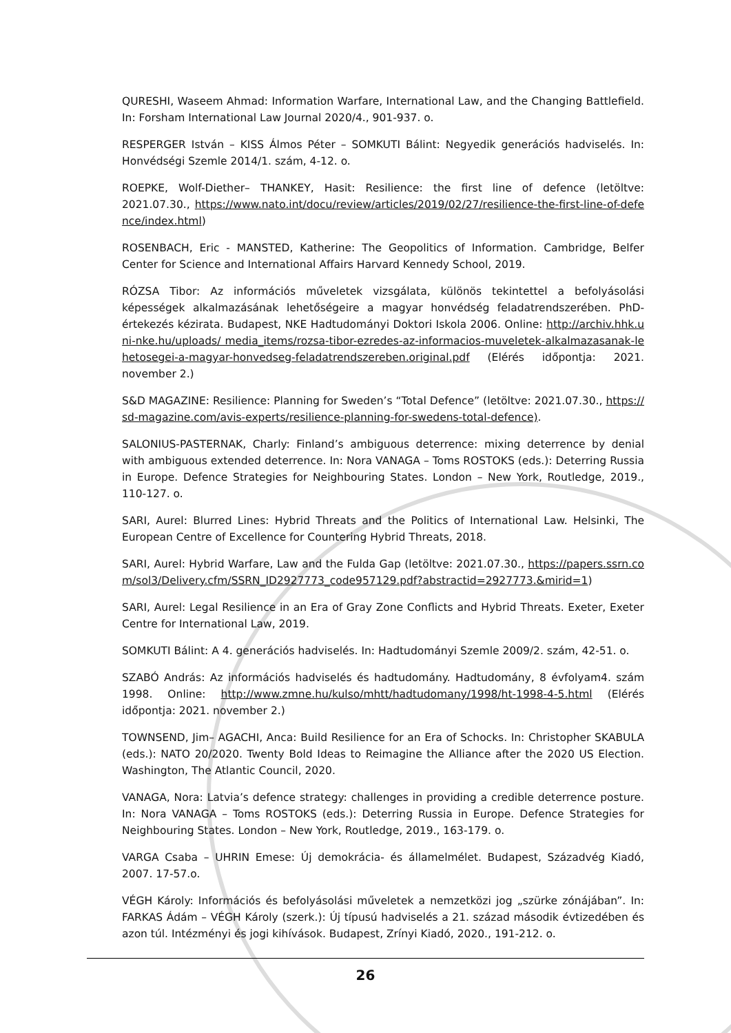QURESHI, Waseem Ahmad: Information Warfare, International Law, and the Changing Battlefield. In: Forsham International Law Journal 2020/4., 901-937. o.
RESPERGER István – KISS Álmos Péter – SOMKUTI Bálint: Negyedik generációs hadviselés. In: Honvédségi Szemle 2014/1. szám, 4-12. o.
ROEPKE, Wolf-Diether– THANKEY, Hasit: Resilience: the first line of defence (letöltve: 2021.07.30., https://www.nato.int/docu/review/articles/2019/02/27/resilience-the-first-line-of-defence/index.html)
ROSENBACH, Eric - MANSTED, Katherine: The Geopolitics of Information. Cambridge, Belfer Center for Science and International Affairs Harvard Kennedy School, 2019.
RÓZSA Tibor: Az információs műveletek vizsgálata, különös tekintettel a befolyásolási képességek alkalmazásának lehetőségeire a magyar honvédség feladatrendszerében. PhD-értekezés kézirata. Budapest, NKE Hadtudományi Doktori Iskola 2006. Online: http://archiv.hhk.uni-nke.hu/uploads/ media_items/rozsa-tibor-ezredes-az-informacios-muveletek-alkalmazasanak-lehetosegei-a-magyar-honvedseg-feladatrendszereben.original.pdf (Elérés időpontja: 2021. november 2.)
S&D MAGAZINE: Resilience: Planning for Sweden’s “Total Defence” (letöltve: 2021.07.30., https://sd-magazine.com/avis-experts/resilience-planning-for-swedens-total-defence).
SALONIUS-PASTERNAK, Charly: Finland’s ambiguous deterrence: mixing deterrence by denial with ambiguous extended deterrence. In: Nora VANAGA – Toms ROSTOKS (eds.): Deterring Russia in Europe. Defence Strategies for Neighbouring States. London – New York, Routledge, 2019., 110-127. o.
SARI, Aurel: Blurred Lines: Hybrid Threats and the Politics of International Law. Helsinki, The European Centre of Excellence for Countering Hybrid Threats, 2018.
SARI, Aurel: Hybrid Warfare, Law and the Fulda Gap (letöltve: 2021.07.30., https://papers.ssrn.com/sol3/Delivery.cfm/SSRN_ID2927773_code957129.pdf?abstractid=2927773.&mirid=1)
SARI, Aurel: Legal Resilience in an Era of Gray Zone Conflicts and Hybrid Threats. Exeter, Exeter Centre for International Law, 2019.
SOMKUTI Bálint: A 4. generációs hadviselés. In: Hadtudományi Szemle 2009/2. szám, 42-51. o.
SZABÓ András: Az információs hadviselés és hadtudomány. Hadtudomány, 8 évfolyam4. szám 1998. Online: http://www.zmne.hu/kulso/mhtt/hadtudomany/1998/ht-1998-4-5.html (Elérés időpontja: 2021. november 2.)
TOWNSEND, Jim– AGACHI, Anca: Build Resilience for an Era of Schocks. In: Christopher SKABULA (eds.): NATO 20/2020. Twenty Bold Ideas to Reimagine the Alliance after the 2020 US Election. Washington, The Atlantic Council, 2020.
VANAGA, Nora: Latvia’s defence strategy: challenges in providing a credible deterrence posture. In: Nora VANAGA – Toms ROSTOKS (eds.): Deterring Russia in Europe. Defence Strategies for Neighbouring States. London – New York, Routledge, 2019., 163-179. o.
VARGA Csaba – UHRIN Emese: Új demokrácia- és államelmélet. Budapest, Századvég Kiadó, 2007. 17-57.o.
VÉGH Károly: Információs és befolyásolási műveletek a nemzetközi jog „szürke zónájában”. In: FARKAS Ádám – VÉGH Károly (szerk.): Új típusú hadviselés a 21. század második évtizedében és azon túl. Intézményi és jogi kihívások. Budapest, Zrínyi Kiadó, 2020., 191-212. o.
26